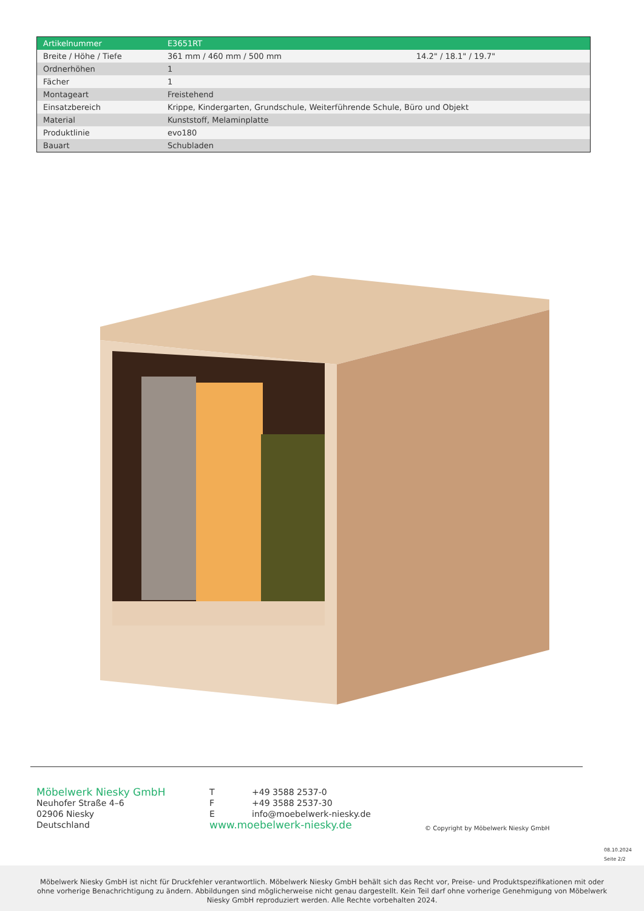| Artikelnummer | E3651RT | |
| --- | --- | --- |
| Breite / Höhe / Tiefe | 361 mm / 460 mm / 500 mm | 14.2" / 18.1" / 19.7" |
| Ordnerhöhen | 1 | |
| Fächer | 1 | |
| Montageart | Freistehend | |
| Einsatzbereich | Krippe, Kindergarten, Grundschule, Weiterführende Schule, Büro und Objekt | |
| Material | Kunststoff, Melaminplatte | |
| Produktlinie | evo180 | |
| Bauart | Schubladen | |
Möbelwerk Niesky GmbH
Neuhofer Straße 4–6
02906 Niesky
Deutschland
T +49 3588 2537-0
F +49 3588 2537-30
Einfo@moebelwerk-niesky.de
www.moebelwerk-niesky.de
© Copyright by Möbelwerk Niesky GmbH
08.10.2024
Seite 2/2
Möbelwerk Niesky GmbH ist nicht für Druckfehler verantwortlich. Möbelwerk Niesky GmbH behält sich das Recht vor, Preise- und Produktspezifikationen mit oder ohne vorherige Benachrichtigung zu ändern. Abbildungen sind möglicherweise nicht genau dargestellt. Kein Teil darf ohne vorherige Genehmigung von Möbelwerk Niesky GmbH reproduziert werden. Alle Rechte vorbehalten 2024.